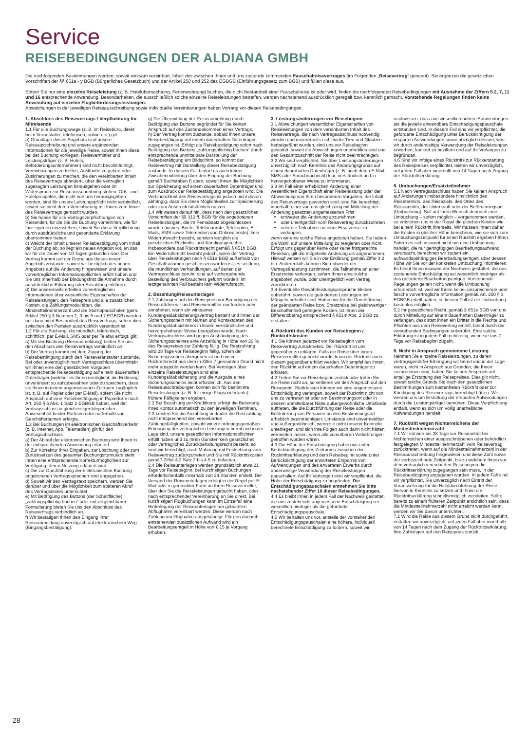Service
REISEBEDINGUNGEN DER ALDIANA GMBH
Die nachfolgenden Bestimmungen werden, soweit wirksam vereinbart, Inhalt des zwischen Ihnen und uns zustande kommenden Pauschalreisevertrages (im Folgenden „Reisevertrag“ genannt). Sie ergänzen die gesetzlichen Vorschriften der §§ 651a - y BGB (Bürgerliches Gesetzbuch) und der Artikel 250 und 252 des EGBGB (Einführungsgesetz zum BGB) und füllen diese aus.
Sofern Sie nur eine einzelne Reiseleistung (z. B. Hotelübernachtung, Ferienwohnung) buchen, die nicht Bestandteil einer Pauschalreise ist oder wird, finden die nachfolgenden Reisebedingungen mit Ausnahme der Ziffern 5.2, 7, 11 und 16 entsprechende Anwendung. Besonderheiten, die ausschließlich solche einzelne Reiseleistungen betreffen, werden nachstehend ausdrücklich geregelt bzw. kenntlich gemacht. Vorstehende Regelungen finden keine Anwendung auf einzelne Flugbeförderungsleistungen.
Abweichungen in der jeweiligen Reiseausschreibung sowie individuelle Vereinbarungen haben Vorrang vor diesen Reisebedingungen.
1. Abschluss des Reisevertrags / Verpflichtung für Mitreisende
1.1 Für alle Buchungswege (z. B. im Reisebüro, direkt beim Veranstalter, telefonisch, online etc.) gilt:
a) Grundlage dieses Angebots sind unsere Reiseausschreibung und unsere ergänzenden Informationen für die jeweilige Reise, soweit Ihnen diese bei der Buchung vorliegen. Reisevermittler und Leistungsträger (z. B. Hotels, Beförderungsunternehmen) sind nicht bevollmächtigt, Vereinbarungen zu treffen, Auskünfte zu geben oder Zusicherungen zu machen, die den vereinbarten Inhalt des Reisevertrags abändern, über die vertraglich zugesagten Leistungen hinausgehen oder im Widerspruch zur Reiseausschreibung stehen. Orts- und Hotelprospekte, die nicht von uns herausgegeben werden, sind für unsere Leistungspflicht nicht verbindlich, soweit sie nicht durch Vereinbarung mit Ihnen zum Inhalt des Reisevertrags gemacht wurden.
b) Sie haben für alle Vertragsverpflichtungen von Reisenden, für die Sie die Buchung vornehmen, wie für Ihre eigenen einzustehen, soweit Sie diese Verpflichtung durch ausdrückliche und gesonderte Erklärung übernommen haben.
c) Weicht der Inhalt unserer Reisebestätigung vom Inhalt der Buchung ab, so liegt ein neues Angebot vor, an das wir für die Dauer von 10 Tagen gebunden sind. Der Vertrag kommt auf der Grundlage dieses neuen Angebots zustande, soweit wir bezüglich des neuen Angebots auf die Änderung hingewiesen und unsere vorvertraglichen Informationspflichten erfüllt haben und Sie uns innerhalb der Bindungsfrist die Annahme durch ausdrückliche Erklärung oder Anzahlung erklären.
d) Die unsererseits erteilten vorvertraglichen Informationen über wesentliche Eigenschaften der Reiseleistungen, den Reisepreis und alle zusätzlichen Kosten, die Zahlungsmodalitäten, die Mindestteilnehmerzahl und die Stornopauschalen (gem. Artikel 250 § 3 Nummer 1, 3 bis 5 und 7 EGBGB) werden nur dann nicht Bestandteil des Reisevertrags, sofern dies zwischen den Parteien ausdrücklich vereinbart ist.
1.2 Für die Buchung, die mündlich, telefonisch, schriftlich, per E-Mail, SMS oder per Telefax erfolgt, gilt:
a) Mit der Buchung (Reiseanmeldung) bieten Sie uns den Abschluss des Reisevertrags verbindlich an.
b) Der Vertrag kommt mit dem Zugang der Reisebestätigung durch den Reiseveranstalter zustande. Bei oder unverzüglich nach Vertragsschluss übermitteln wir Ihnen eine den gesetzlichen Vorgaben entsprechende Reisebestätigung auf einem dauerhaften Datenträger (welcher es Ihnen ermöglicht, die Erklärung unverändert so aufzubewahren oder zu speichern, dass sie Ihnen in einem angemessenen Zeitraum zugänglich ist, z. B. auf Papier oder per E-Mail), sofern Sie nicht Anspruch auf eine Reisebestätigung in Papierform nach Art. 250 § 6 Abs. 1 Satz 2 EGBGB haben, weil der Vertragsschluss in gleichzeitiger körperlicher Anwesenheit beider Parteien oder außerhalb von Geschäftsräumen erfolgte.
1.3 Bei Buchungen im elektronischen Geschäftsverkehr (z. B. Internet, App, Telemedien) gilt für den Vertragsabschluss:
a) Der Ablauf der elektronischen Buchung wird Ihnen in der entsprechenden Anwendung erläutert.
b) Zur Korrektur Ihrer Eingaben, zur Löschung oder zum Zurücksetzen des gesamten Buchungsformulars steht Ihnen eine entsprechende Korrekturmöglichkeit zur Verfügung, deren Nutzung erläutert wird.
c) Die zur Durchführung der elektronischen Buchung angebotenen Vertragssprachen sind angegeben.
d) Soweit wir den Vertragstext speichern, werden Sie darüber und über die Möglichkeit zum späteren Abruf des Vertragstextes unterrichtet.
e) Mit Betätigung des Buttons (der Schaltfläche) „zahlungspflichtig buchen“ oder mit vergleichbarer Formulierung bieten Sie uns den Abschluss des Reisevertrags verbindlich an.
f) Wir bestätigen Ihnen den Eingang Ihrer Reiseanmeldung unverzüglich auf elektronischem Weg (Eingangsbestätigung).
g) Die Übermittlung der Reiseanmeldung durch Betätigung des Buttons begründet für Sie keinen Anspruch auf das Zustandekommen eines Vertrags.
h) Der Vertrag kommt zustande, sobald Ihnen unsere Reisebestätigung auf einem dauerhaften Datenträger zugegangen ist. Erfolgt die Reisebestätigung sofort nach Betätigung des Buttons „zahlungspflichtig buchen“ durch entsprechende unmittelbare Darstellung der Reisebestätigung am Bildschirm, so kommt der Reisevertrag mit Darstellung dieser Reisebestätigung zustande. In diesem Fall bedarf es auch keiner Zwischenmitteilung über den Eingang der Buchung gemäß Buchstaben f) oben, soweit Ihnen die Möglichkeit zur Speicherung auf einem dauerhaften Datenträger und zum Ausdruck der Reisebestätigung angeboten wird. Die Verbindlichkeit des Reisevertrags ist jedoch nicht davon abhängig, dass Sie diese Möglichkeiten zur Speicherung oder zum Ausdruck tatsächlich nutzen.
1.4 Wir weisen darauf hin, dass nach den gesetzlichen Vorschriften der §§ 312 ff. BGB für die angebotenen Reiseleistungen, die im Fernabsatz abgeschlossen wurden (insbes. Briefe, Telefonanrufe, Telekopien, E-Mails, SMS sowie Telemedien und Onlinedienste), kein Widerrufsrecht besteht, sondern lediglich die gesetzlichen Rücktritts- und Kündigungsrechte, insbesondere das Rücktrittsrecht gemäß § 651h BGB. Ein Widerrufsrecht besteht jedoch, wenn der Vertrag über Reiseleistungen nach § 651a BGB außerhalb von Geschäftsräumen geschlossen worden ist, es sei denn, die mündlichen Verhandlungen, auf denen der Vertragsschluss beruht, sind auf vorhergehende Bestellung des Verbrauchers geführt worden; im letztgenannten Fall besteht kein Widerrufsrecht.
2. Bezahlung/Reiseunterlagen
2.1 Zahlungen auf den Reisepreis vor Beendigung der Reise dürfen wir und Reisevermittler nur fordern oder annehmen, wenn ein wirksamer Kundengeldabsicherungsvertrag besteht und Ihnen der Sicherungsschein mit Namen und Kontaktdaten des Kundengeldabsicherers in klarer, verständlicher und hervorgehobener Weise übergeben wurde. Nach Vertragsabschluss wird gegen Aushändigung des Sicherungsscheines eine Anzahlung in Höhe von 20 % des Reisepreises zur Zahlung fällig. Die Restzahlung wird 28 Tage vor Reisebeginn fällig, sofern der Sicherungsschein übergeben ist und unser Rücktrittsrecht aus dem in Ziffer 7 genannten Grund nicht mehr ausgeübt werden kann. Bei Verträgen über einzelne Reiseleistungen sind eine Kundengeldabsicherung und die Ausgabe eines Sicherungsscheins nicht erforderlich. Aus den Reiseausschreibungen können sich für bestimmte Reiseleistungen (z. B. für einige Flugsondertarife) frühere Fälligkeiten ergeben.
2.2 Bei Bezahlung per Kreditkarte erfolgt die Belastung Ihres Kontos automatisch zu den jeweiligen Terminen.
2.3 Leisten Sie die Anzahlung und/oder die Restzahlung nicht entsprechend den vereinbarten Zahlungsfälligkeiten, obwohl wir zur ordnungsgemäßen Erbringung der vertraglichen Leistungen bereit und in der Lage sind, unsere gesetzlichen Informationspflichten erfüllt haben und zu Ihren Gunsten kein gesetzliches oder vertragliches Zurückbehaltungsrecht besteht, so sind wir berechtigt, nach Mahnung mit Fristsetzung vom Reisevertrag zurückzutreten und Sie mit Rücktrittskosten gemäß Ziffer 4.2 Satz 2 bis 4.5 zu belasten.
2.4 Die Reiseunterlagen werden grundsätzlich etwa 21 Tage vor Reisebeginn, bei kurzfristigen Buchungen erforderlichenfalls innerhalb von 24 Stunden erstellt. Der Versand der Reiseunterlagen erfolgt in der Regel per E-Mail oder in gedruckter Form an Ihren Reisevermittler, über den Sie die Reiseleistungen gebucht haben, oder nach entsprechender Vereinbarung an Sie direkt. Bei kurzfristigen Flugbuchungen kann im Einzelfall eine Hinterlegung der Reiseunterlagen am gebuchten Abflughafen vereinbart werden. Diese werden nach Zahlung am Flughafen ausgehändigt. Für den dadurch entstehenden zusätzlichen Aufwand wird ein Bearbeitungsentgelt in Höhe von € 15 je Vorgang erhoben.
3. Leistungsänderungen vor Reisebeginn
3.1 Abweichungen wesentlicher Eigenschaften von Reiseleistungen von dem vereinbarten Inhalt des Reisevertrags, die nach Vertragsabschluss notwendig werden und unsererseits nicht wider Treu und Glauben herbeigeführt wurden, sind uns vor Reisebeginn gestattet, soweit die Abweichungen unerheblich sind und den Gesamtzuschnitt der Reise nicht beeinträchtigen.
3.2 Wir sind verpflichtet, Sie über Leistungsänderungen unverzüglich nach Kenntnis des Änderungsgrunds auf einem dauerhaften Datenträger (z. B. auch durch E-Mail, SMS oder Sprachnachricht) klar, verständlich und in hervorgehobener Weise zu informieren.
3.3 Im Fall einer erheblichen Änderung einer wesentlichen Eigenschaft einer Reiseleistung oder der Abweichung von Ihren besonderen Vorgaben, die Inhalt des Reisevertrags geworden sind, sind Sie berechtigt, innerhalb einer von uns gleichzeitig mit Mitteilung der Änderung gesetzten angemessenen Frist
entweder die Änderung anzunehmen
oder unentgeltlich vom Reisevertrag zurückzutreten
oder die Teilnahme an einer Ersatzreise zu verlangen,
wenn wir eine solche Reise angeboten haben. Sie haben die Wahl, auf unsere Mitteilung zu reagieren oder nicht. Erfolgt uns gegenüber keine oder keine fristgerechte Reaktion, gilt die mitgeteilte Änderung als angenommen. Hierauf weisen wir Sie in der Erklärung gemäß Ziffer 3.2 hin. Anderenfalls können Sie entweder der Vertragsänderung zustimmen, die Teilnahme an einer Ersatzreise verlangen, sofern Ihnen eine solche angeboten wurde, oder unentgeltlich vom Vertrag zurücktreten.
3.4 Eventuelle Gewährleistungsansprüche bleiben unberührt, soweit die geänderten Leistungen mit Mängeln behaftet sind. Hatten wir für die Durchführung der geänderten Reise bzw. Ersatzreise bei gleichwertiger Beschaffenheit geringere Kosten, ist Ihnen der Differenzbetrag entsprechend § 651m Abs. 2 BGB zu erstatten.
4. Rücktritt des Kunden vor Reisebeginn / Rücktrittskosten
4.1 Sie können jederzeit vor Reisebeginn vom Reisevertrag zurücktreten. Der Rücktritt ist uns gegenüber zu erklären. Falls die Reise über einen Reisevermittler gebucht wurde, kann der Rücktritt auch diesem gegenüber erklärt werden. Wir empfehlen Ihnen, den Rücktritt auf einem dauerhaften Datenträger zu erklären.
4.2 Treten Sie vor Reisebeginn zurück oder treten Sie die Reise nicht an, so verlieren wir den Anspruch auf den Reisepreis. Stattdessen können wir eine angemessene Entschädigung verlangen, soweit der Rücktritt nicht von uns zu vertreten ist oder am Bestimmungsort oder in dessen unmittelbarer Nähe außergewöhnliche Umstände auftreten, die die Durchführung der Reise oder die Beförderung von Personen an den Bestimmungsort erheblich beeinträchtigen; Umstände sind unvermeidbar und außergewöhnlich, wenn sie nicht unserer Kontrolle unterliegen, und sich ihre Folgen auch dann nicht hätten vermeiden lassen, wenn alle zumutbaren Vorkehrungen getroffen worden wären.
4.3 Die Höhe der Entschädigung haben wir unter Berücksichtigung des Zeitraums zwischen der Rücktrittserklärung und dem Reisebeginn sowie unter Berücksichtigung der erwarteten Ersparnis von Aufwendungen und des erwarteten Erwerbs durch anderweitige Verwendung der Reiseleistungen pauschaliert. Auf Ihr Verlangen sind wir verpflichtet, die Höhe der Entschädigung zu begründen. Die Entschädigungspauschalen entnehmen Sie bitte nachstehender Ziffer 18 dieser Reisebedingungen.
4.4 Es bleibt Ihnen in jedem Fall der Nachweis gestattet, die uns zustehende angemessene Entschädigung sei wesentlich niedriger als die geforderte Entschädigungspauschale.
4.5 Wir behalten uns vor, anstelle der vorstehenden Entschädigungspauschalen eine höhere, individuell berechnete Entschädigung zu fordern, soweit wir nachweisen, dass uns wesentlich höhere Aufwendungen als die jeweils anwendbare Entschädigungspauschale entstanden sind. In diesem Fall sind wir verpflichtet, die geforderte Entschädigung unter Berücksichtigung der ersparten Aufwendungen sowie abzüglich dessen, was wir durch anderweitige Verwendung der Reiseleistungen erwerben, konkret zu beziffern und auf Ihr Verlangen zu begründen.
4.6 Sind wir infolge eines Rücktritts zur Rückerstattung des Reisepreises verpflichtet, leisten wir unverzüglich, auf jeden Fall aber innerhalb von 14 Tagen nach Zugang der Rücktrittserklärung.
5. Umbuchungen/Ersatzteilnehmer
5.1 Nach Vertragsabschluss haben Sie keinen Anspruch auf Änderungen insbesondere hinsichtlich des Reisetermins, des Reiseziels, des Ortes des Reiseantritts, der Unterkunft oder der Beförderungsart (Umbuchung). Soll auf Ihren Wunsch dennoch eine Umbuchung – sofern möglich – vorgenommen werden, so entstehen uns in der Regel die gleichen Kosten wie bei einem Rücktritt Ihrerseits. Wir müssen Ihnen daher die Kosten in gleicher Höhe berechnen, wie sie sich zum Umbuchungszeitpunkt für einen Rücktritt ergeben hätten. Sofern es sich insoweit nicht um eine Umbuchung handelt, die nur geringfügigen Bearbeitungsaufwand verursacht, berechnen wir zudem ein aufwandsabhängiges Bearbeitungsentgelt, über dessen Höhe wir Sie vor der konkreten Umbuchung informieren. Es bleibt Ihnen insoweit der Nachweis gestattet, die uns zustehende Entschädigung sei wesentlich niedriger als das geforderte Bearbeitungsentgelt. Vorstehende Regelungen gelten nicht, wenn die Umbuchung erforderlich ist, weil wir Ihnen keine, unzureichende oder falsche vorvertragliche Information gemäß Art. 250 § 3 EGBGB erteilt hatten; in diesem Fall ist die Umbuchung kostenlos möglich.
5.2 Ihr gesetzliches Recht, gemäß § 651e BGB von uns durch Mitteilung auf einem dauerhaften Datenträger zu verlangen, dass statt Ihnen ein Dritter in die Rechte und Pflichten aus dem Reisevertrag eintritt, bleibt durch die vorstehenden Bedingungen unberührt. Eine solche Erklärung ist in jedem Fall rechtzeitig, wenn sie uns 7 Tage vor Reisebeginn zugeht.
6. Nicht in Anspruch genommene Leistung
Nehmen Sie einzelne Reiseleistungen, zu deren vertragsgemäßer Erbringung wir bereit und in der Lage waren, nicht in Anspruch aus Gründen, die Ihnen zuzurechnen sind, haben Sie keinen Anspruch auf anteilige Erstattung des Reisepreises. Dies gilt nicht, soweit solche Gründe Sie nach den gesetzlichen Bestimmungen zum kostenfreien Rücktritt oder zur Kündigung des Reisevertrags berechtigt hätten. Wir werden uns um Erstattung der ersparten Aufwendungen durch die Leistungsträger bemühen. Diese Verpflichtung entfällt, wenn es sich um völlig unerhebliche Aufwendungen handelt.
7. Rücktritt wegen Nichterreichens der Mindestteilnehmerzahl
7.1 Wir können bis 28 Tage vor Reiseantritt bei Nichterreichen einer ausgeschriebenen oder behördlich festgelegten Mindestteilnehmerzahl vom Reisevertrag zurücktreten, wenn auf die Mindestteilnehmerzahl in der Reiseausschreibung hingewiesen und diese Zahl sowie der vorbezeichnete Zeitpunkt, bis zu welchem Ihnen vor dem vertraglich vereinbarten Reisebeginn die Rücktrittserklärung zugegangen sein muss, in der Reisebestätigung angegeben wurden. In jedem Fall sind wir verpflichtet, Sie unverzüglich nach Eintritt der Voraussetzung für die Nichtdurchführung der Reise hiervon in Kenntnis zu setzen und Ihnen die Rücktrittserklärung schnellstmöglich zuzuleiten. Sollte bereits zu einem früheren Zeitpunkt ersichtlich sein, dass die Mindestteilnehmerzahl nicht erreicht werden kann, werden wir Sie davon unterrichten.
7.2 Wird die Reise aus diesem Grund nicht durchgeführt, erstatten wir unverzüglich, auf jeden Fall aber innerhalb von 14 Tagen nach dem Zugang der Rücktrittserklärung, Ihre Zahlungen auf den Reisepreis zurück.
28